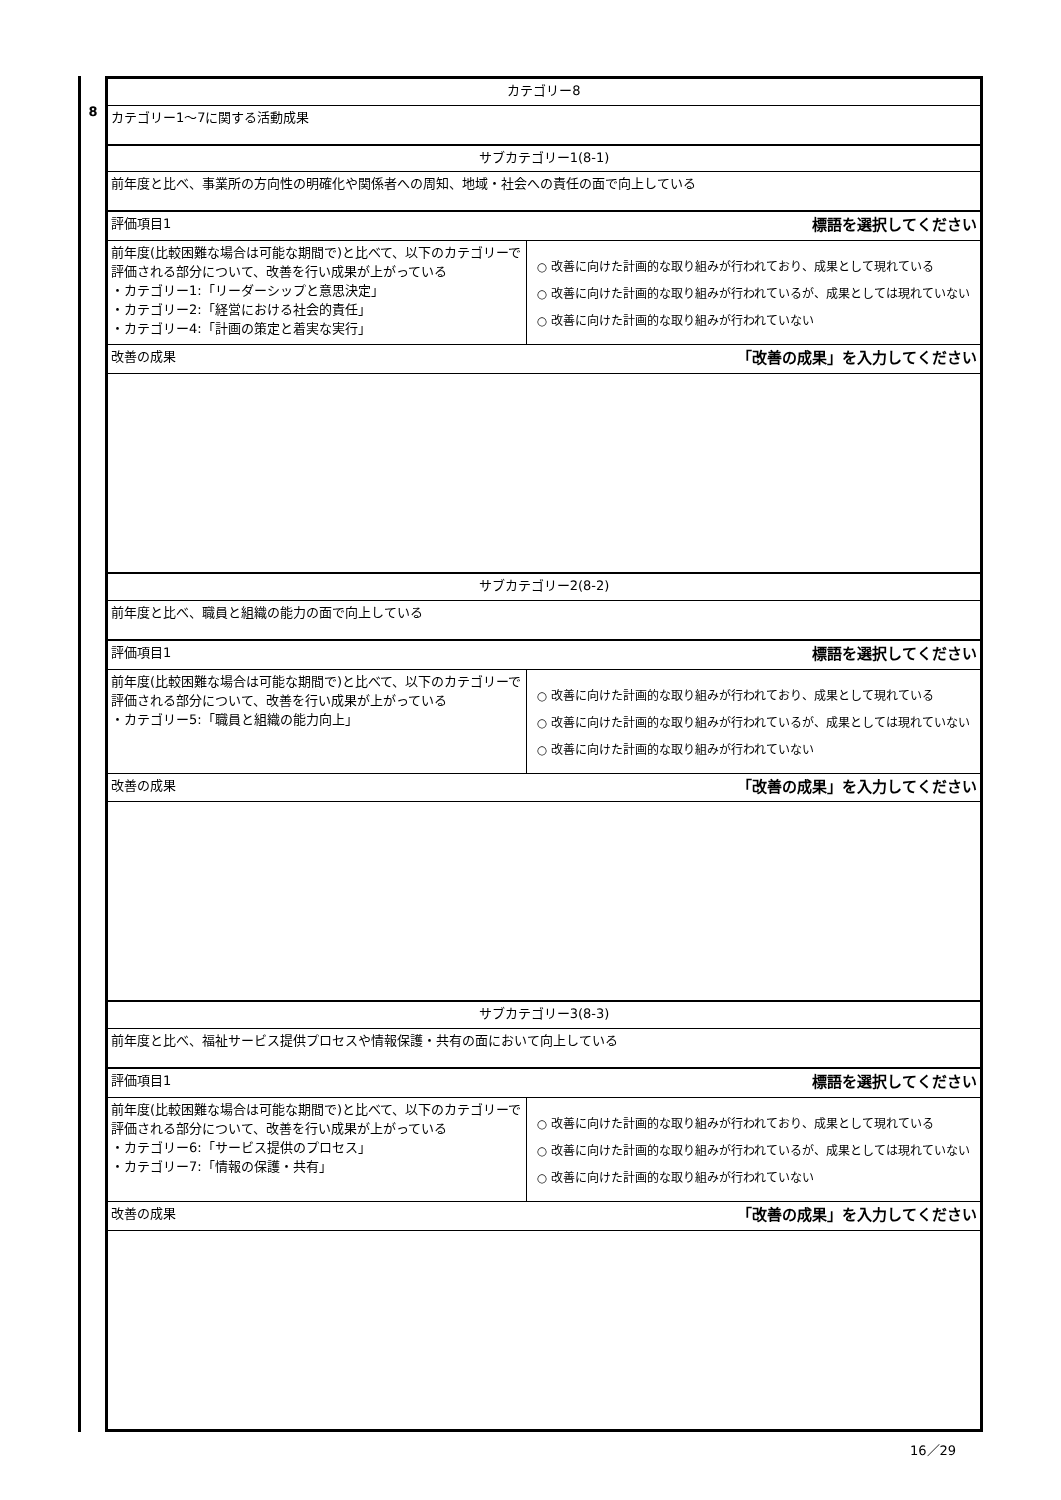8
| カテゴリー8 | |
| カテゴリー1～7に関する活動成果 | |
| サブカテゴリー1(8-1) | |
| 前年度と比べ、事業所の方向性の明確化や関係者への周知、地域・社会への責任の面で向上している | |
| 評価項目1 | 標語を選択してください |
| 前年度(比較困難な場合は可能な期間で)と比べて、以下のカテゴリーで評価される部分について、改善を行い成果が上がっている ・カテゴリー1:「リーダーシップと意思決定」 ・カテゴリー2:「経営における社会的責任」 ・カテゴリー4:「計画の策定と着実な実行」 | ○ 改善に向けた計画的な取り組みが行われており、成果として現れている ○ 改善に向けた計画的な取り組みが行われているが、成果としては現れていない ○ 改善に向けた計画的な取り組みが行われていない |
| 改善の成果 | 「改善の成果」を入力してください |
| サブカテゴリー2(8-2) | |
| 前年度と比べ、職員と組織の能力の面で向上している | |
| 評価項目1 | 標語を選択してください |
| 前年度(比較困難な場合は可能な期間で)と比べて、以下のカテゴリーで評価される部分について、改善を行い成果が上がっている ・カテゴリー5:「職員と組織の能力向上」 | ○ 改善に向けた計画的な取り組みが行われており、成果として現れている ○ 改善に向けた計画的な取り組みが行われているが、成果としては現れていない ○ 改善に向けた計画的な取り組みが行われていない |
| 改善の成果 | 「改善の成果」を入力してください |
| サブカテゴリー3(8-3) | |
| 前年度と比べ、福祉サービス提供プロセスや情報保護・共有の面において向上している | |
| 評価項目1 | 標語を選択してください |
| 前年度(比較困難な場合は可能な期間で)と比べて、以下のカテゴリーで評価される部分について、改善を行い成果が上がっている ・カテゴリー6:「サービス提供のプロセス」 ・カテゴリー7:「情報の保護・共有」 | ○ 改善に向けた計画的な取り組みが行われており、成果として現れている ○ 改善に向けた計画的な取り組みが行われているが、成果としては現れていない ○ 改善に向けた計画的な取り組みが行われていない |
| 改善の成果 | 「改善の成果」を入力してください |
16／29